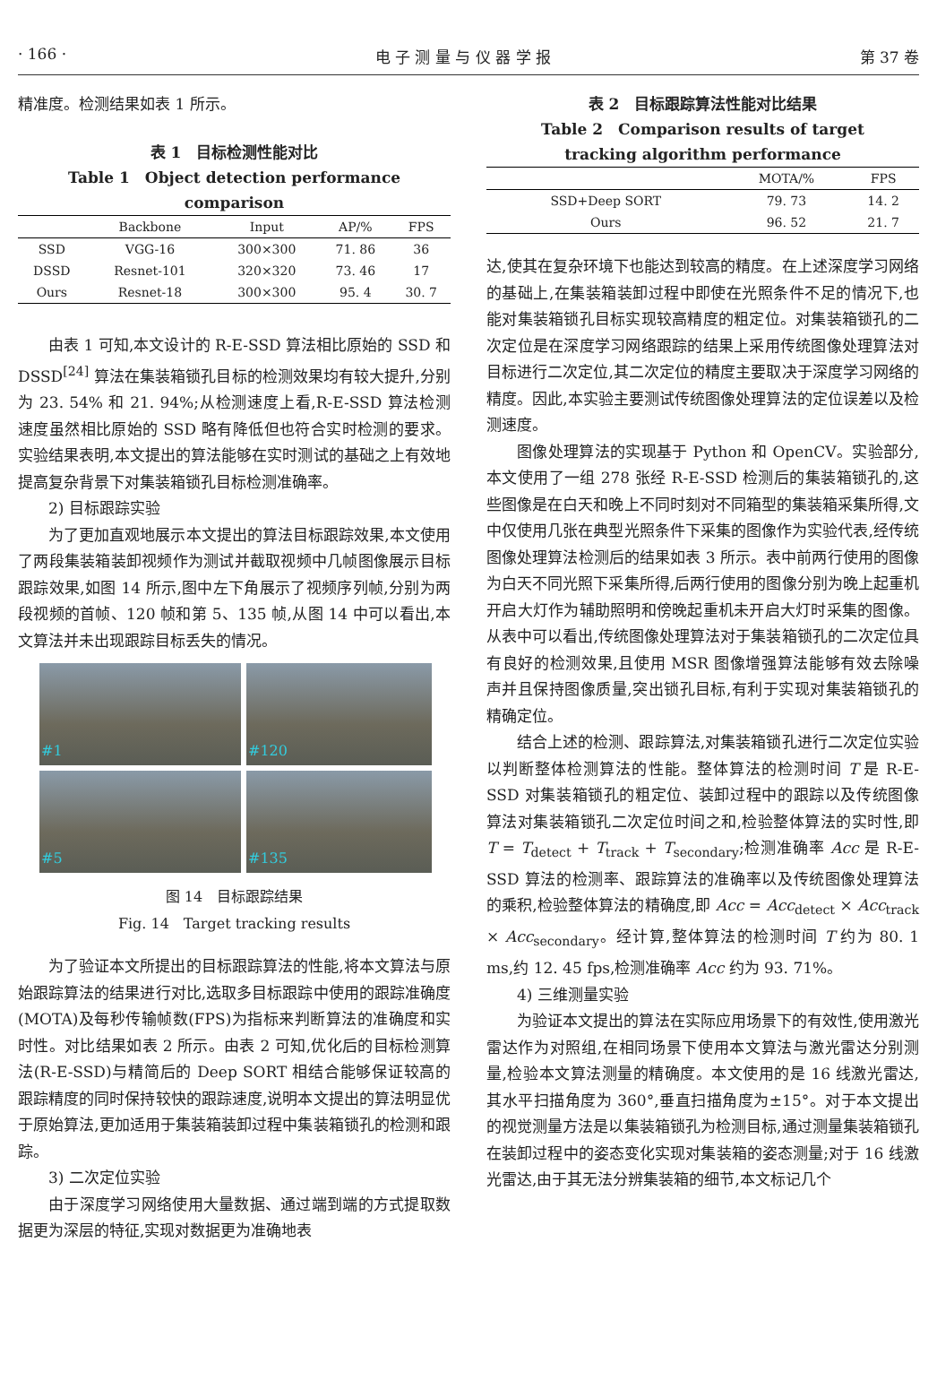· 166 · 电 子 测 量 与 仪 器 学 报 第 37 卷
精准度。检测结果如表 1 所示。
表 1　目标检测性能对比
Table 1　Object detection performance comparison
| | Backbone | Input | AP/% | FPS |
| --- | --- | --- | --- | --- |
| SSD | VGG-16 | 300×300 | 71. 86 | 36 |
| DSSD | Resnet-101 | 320×320 | 73. 46 | 17 |
| Ours | Resnet-18 | 300×300 | 95. 4 | 30. 7 |
由表 1 可知,本文设计的 R-E-SSD 算法相比原始的 SSD 和 DSSD<sup>[24]</sup> 算法在集装箱锁孔目标的检测效果均有较大提升,分别为 23. 54% 和 21. 94%;从检测速度上看,R-E-SSD 算法检测速度虽然相比原始的 SSD 略有降低但也符合实时检测的要求。实验结果表明,本文提出的算法能够在实时测试的基础之上有效地提高复杂背景下对集装箱锁孔目标检测准确率。
2) 目标跟踪实验
为了更加直观地展示本文提出的算法目标跟踪效果,本文使用了两段集装箱装卸视频作为测试并截取视频中几帧图像展示目标跟踪效果,如图 14 所示,图中左下角展示了视频序列帧,分别为两段视频的首帧、120 帧和第 5、135 帧,从图 14 中可以看出,本文算法并未出现跟踪目标丢失的情况。
#1
#120
#5
#135
图 14　目标跟踪结果
Fig. 14　Target tracking results
为了验证本文所提出的目标跟踪算法的性能,将本文算法与原始跟踪算法的结果进行对比,选取多目标跟踪中使用的跟踪准确度(MOTA)及每秒传输帧数(FPS)为指标来判断算法的准确度和实时性。对比结果如表 2 所示。由表 2 可知,优化后的目标检测算法(R-E-SSD)与精简后的 Deep SORT 相结合能够保证较高的跟踪精度的同时保持较快的跟踪速度,说明本文提出的算法明显优于原始算法,更加适用于集装箱装卸过程中集装箱锁孔的检测和跟踪。
3) 二次定位实验
由于深度学习网络使用大量数据、通过端到端的方式提取数据更为深层的特征,实现对数据更为准确地表
表 2　目标跟踪算法性能对比结果
Table 2　Comparison results of target
tracking algorithm performance
| | MOTA/% | FPS |
| --- | --- | --- |
| SSD+Deep SORT | 79. 73 | 14. 2 |
| Ours | 96. 52 | 21. 7 |
达,使其在复杂环境下也能达到较高的精度。在上述深度学习网络的基础上,在集装箱装卸过程中即使在光照条件不足的情况下,也能对集装箱锁孔目标实现较高精度的粗定位。对集装箱锁孔的二次定位是在深度学习网络跟踪的结果上采用传统图像处理算法对目标进行二次定位,其二次定位的精度主要取决于深度学习网络的精度。因此,本实验主要测试传统图像处理算法的定位误差以及检测速度。
图像处理算法的实现基于 Python 和 OpenCV。实验部分,本文使用了一组 278 张经 R-E-SSD 检测后的集装箱锁孔的,这些图像是在白天和晚上不同时刻对不同箱型的集装箱采集所得,文中仅使用几张在典型光照条件下采集的图像作为实验代表,经传统图像处理算法检测后的结果如表 3 所示。表中前两行使用的图像为白天不同光照下采集所得,后两行使用的图像分别为晚上起重机开启大灯作为辅助照明和傍晚起重机未开启大灯时采集的图像。从表中可以看出,传统图像处理算法对于集装箱锁孔的二次定位具有良好的检测效果,且使用 MSR 图像增强算法能够有效去除噪声并且保持图像质量,突出锁孔目标,有利于实现对集装箱锁孔的精确定位。
结合上述的检测、跟踪算法,对集装箱锁孔进行二次定位实验以判断整体检测算法的性能。整体算法的检测时间 T 是 R-E-SSD 对集装箱锁孔的粗定位、装卸过程中的跟踪以及传统图像算法对集装箱锁孔二次定位时间之和,检验整体算法的实时性,即 T = T<sub>detect</sub> + T<sub>track</sub> + T<sub>secondary</sub>;检测准确率 Acc 是 R-E-SSD 算法的检测率、跟踪算法的准确率以及传统图像处理算法的乘积,检验整体算法的精确度,即 Acc = Acc<sub>detect</sub> × Acc<sub>track</sub> × Acc<sub>secondary</sub>。经计算,整体算法的检测时间 T 约为 80. 1 ms,约 12. 45 fps,检测准确率 Acc 约为 93. 71%。
4) 三维测量实验
为验证本文提出的算法在实际应用场景下的有效性,使用激光雷达作为对照组,在相同场景下使用本文算法与激光雷达分别测量,检验本文算法测量的精确度。本文使用的是 16 线激光雷达,其水平扫描角度为 360°,垂直扫描角度为±15°。对于本文提出的视觉测量方法是以集装箱锁孔为检测目标,通过测量集装箱锁孔在装卸过程中的姿态变化实现对集装箱的姿态测量;对于 16 线激光雷达,由于其无法分辨集装箱的细节,本文标记几个